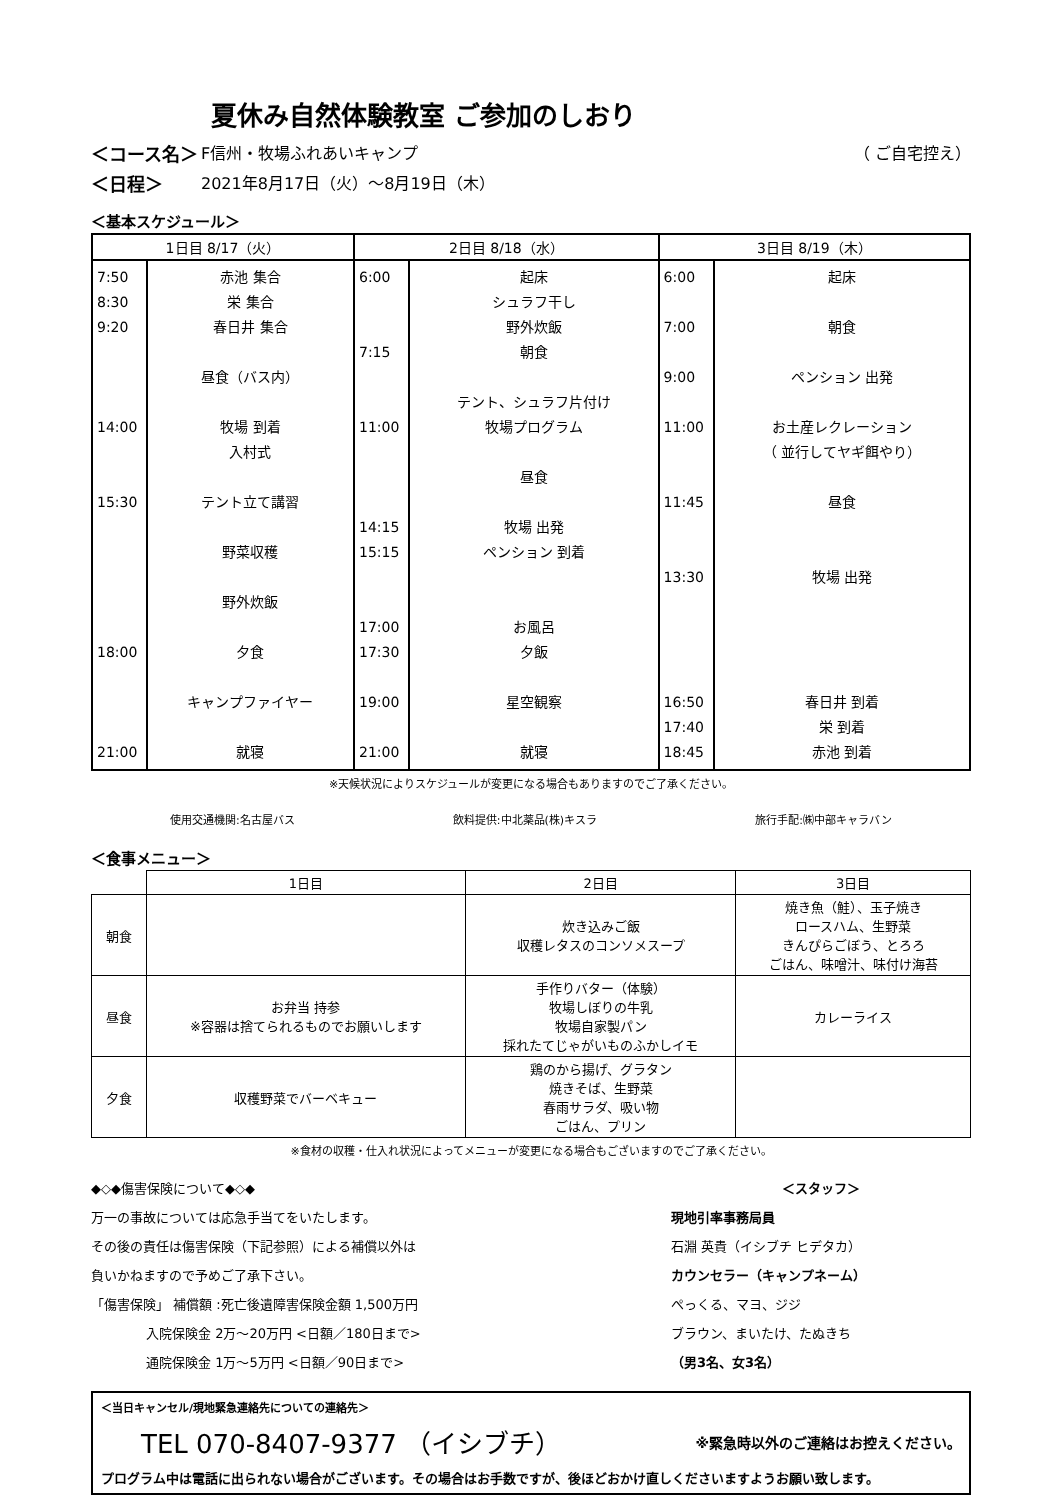夏休み自然体験教室 ご参加のしおり
＜コース名＞ F信州・牧場ふれあいキャンプ （ ご自宅控え）
＜日程＞ 2021年8月17日（火）～8月19日（木）
＜基本スケジュール＞
| 1日目 8/17（火） | | 2日目 8/18（水） | | 3日目 8/19（木） | |
| --- | --- | --- | --- | --- | --- |
| 7:50 8:30 9:20 14:00 15:30 18:00 21:00 | 赤池 集合 栄 集合 春日井 集合 昼食（バス内） 牧場 到着 入村式 テント立て講習 野菜収穫 野外炊飯 夕食 キャンプファイヤー 就寝 | 6:00 7:15 11:00 14:15 15:15 17:00 17:30 19:00 21:00 | 起床 シュラフ干し 野外炊飯 朝食 テント、シュラフ片付け 牧場プログラム 昼食 牧場 出発 ペンション 到着 お風呂 夕飯 星空観察 就寝 | 6:00 7:00 9:00 11:00 11:45 13:30 16:50 17:40 18:45 | 起床 朝食 ペンション 出発 お土産レクレーション （ 並行してヤギ餌やり） 昼食 牧場 出発 春日井 到着 栄 到着 赤池 到着 |
※天候状況によりスケジュールが変更になる場合もありますのでご了承ください。
使用交通機関:名古屋バス 飲料提供:中北薬品(株)キスラ 旅行手配:㈱中部キャラバン
＜食事メニュー＞
| | 1日目 | 2日目 | 3日目 |
| --- | --- | --- | --- |
| 朝食 | | 炊き込みご飯 収穫レタスのコンソメスープ | 焼き魚（鮭）、玉子焼き ロースハム、生野菜 きんぴらごぼう、とろろ ごはん、味噌汁、味付け海苔 |
| 昼食 | お弁当 持参 ※容器は捨てられるものでお願いします | 手作りバター（体験） 牧場しぼりの牛乳 牧場自家製パン 採れたてじゃがいものふかしイモ | カレーライス |
| 夕食 | 収穫野菜でバーベキュー | 鶏のから揚げ、グラタン 焼きそば、生野菜 春雨サラダ、吸い物 ごはん、プリン | |
※食材の収穫・仕入れ状況によってメニューが変更になる場合もございますのでご了承ください。
◆◇◆傷害保険について◆◇◆
万一の事故については応急手当てをいたします。
その後の責任は傷害保険（下記参照）による補償以外は
負いかねますので予めご了承下さい。
「傷害保険」 補償額 :死亡後遺障害保険金額 1,500万円
入院保険金 2万～20万円 <日額／180日まで>
通院保険金 1万～5万円 <日額／90日まで>
＜スタッフ＞
現地引率事務局員
石淵 英貴（イシブチ ヒデタカ）
カウンセラー（キャンプネーム）
ぺっくる、マヨ、ジジ
ブラウン、まいたけ、たぬきち
（男3名、女3名）
＜当日キャンセル/現地緊急連絡先についての連絡先＞
TEL 070-8407-9377 （イシブチ） ※緊急時以外のご連絡はお控えください。
プログラム中は電話に出られない場合がございます。その場合はお手数ですが、後ほどおかけ直しくださいますようお願い致します。